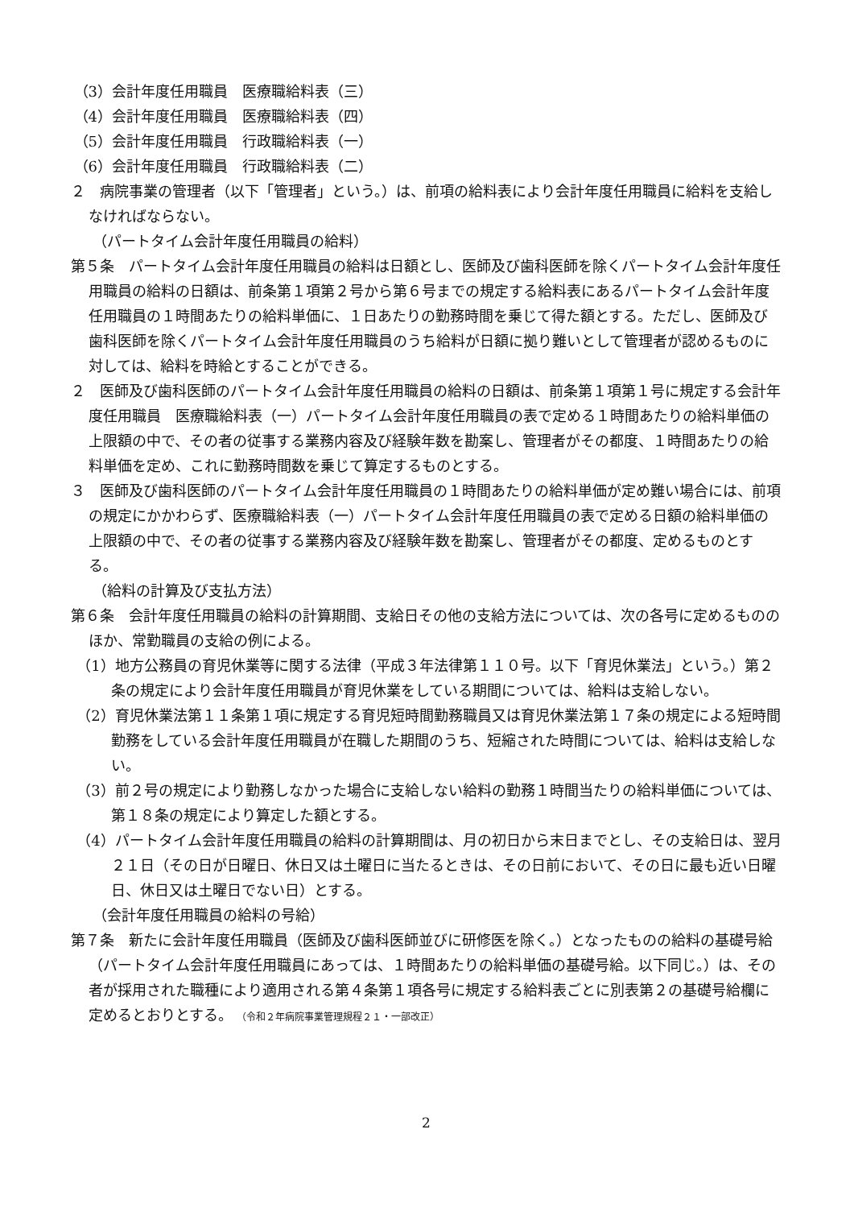（3）会計年度任用職員　医療職給料表（三）
（4）会計年度任用職員　医療職給料表（四）
（5）会計年度任用職員　行政職給料表（一）
（6）会計年度任用職員　行政職給料表（二）
２　病院事業の管理者（以下「管理者」という。）は、前項の給料表により会計年度任用職員に給料を支給しなければならない。
（パートタイム会計年度任用職員の給料）
第５条　パートタイム会計年度任用職員の給料は日額とし、医師及び歯科医師を除くパートタイム会計年度任用職員の給料の日額は、前条第１項第２号から第６号までの規定する給料表にあるパートタイム会計年度任用職員の１時間あたりの給料単価に、１日あたりの勤務時間を乗じて得た額とする。ただし、医師及び歯科医師を除くパートタイム会計年度任用職員のうち給料が日額に拠り難いとして管理者が認めるものに対しては、給料を時給とすることができる。
２　医師及び歯科医師のパートタイム会計年度任用職員の給料の日額は、前条第１項第１号に規定する会計年度任用職員　医療職給料表（一）パートタイム会計年度任用職員の表で定める１時間あたりの給料単価の上限額の中で、その者の従事する業務内容及び経験年数を勘案し、管理者がその都度、１時間あたりの給料単価を定め、これに勤務時間数を乗じて算定するものとする。
３　医師及び歯科医師のパートタイム会計年度任用職員の１時間あたりの給料単価が定め難い場合には、前項の規定にかかわらず、医療職給料表（一）パートタイム会計年度任用職員の表で定める日額の給料単価の上限額の中で、その者の従事する業務内容及び経験年数を勘案し、管理者がその都度、定めるものとする。
（給料の計算及び支払方法）
第６条　会計年度任用職員の給料の計算期間、支給日その他の支給方法については、次の各号に定めるもののほか、常勤職員の支給の例による。
（1）地方公務員の育児休業等に関する法律（平成３年法律第１１０号。以下「育児休業法」という。）第２条の規定により会計年度任用職員が育児休業をしている期間については、給料は支給しない。
（2）育児休業法第１１条第１項に規定する育児短時間勤務職員又は育児休業法第１７条の規定による短時間勤務をしている会計年度任用職員が在職した期間のうち、短縮された時間については、給料は支給しない。
（3）前２号の規定により勤務しなかった場合に支給しない給料の勤務１時間当たりの給料単価については、第１８条の規定により算定した額とする。
（4）パートタイム会計年度任用職員の給料の計算期間は、月の初日から末日までとし、その支給日は、翌月２１日（その日が日曜日、休日又は土曜日に当たるときは、その日前において、その日に最も近い日曜日、休日又は土曜日でない日）とする。
（会計年度任用職員の給料の号給）
第７条　新たに会計年度任用職員（医師及び歯科医師並びに研修医を除く。）となったものの給料の基礎号給（パートタイム会計年度任用職員にあっては、１時間あたりの給料単価の基礎号給。以下同じ。）は、その者が採用された職種により適用される第４条第１項各号に規定する給料表ごとに別表第２の基礎号給欄に定めるとおりとする。 （令和２年病院事業管理規程２１・一部改正）
2